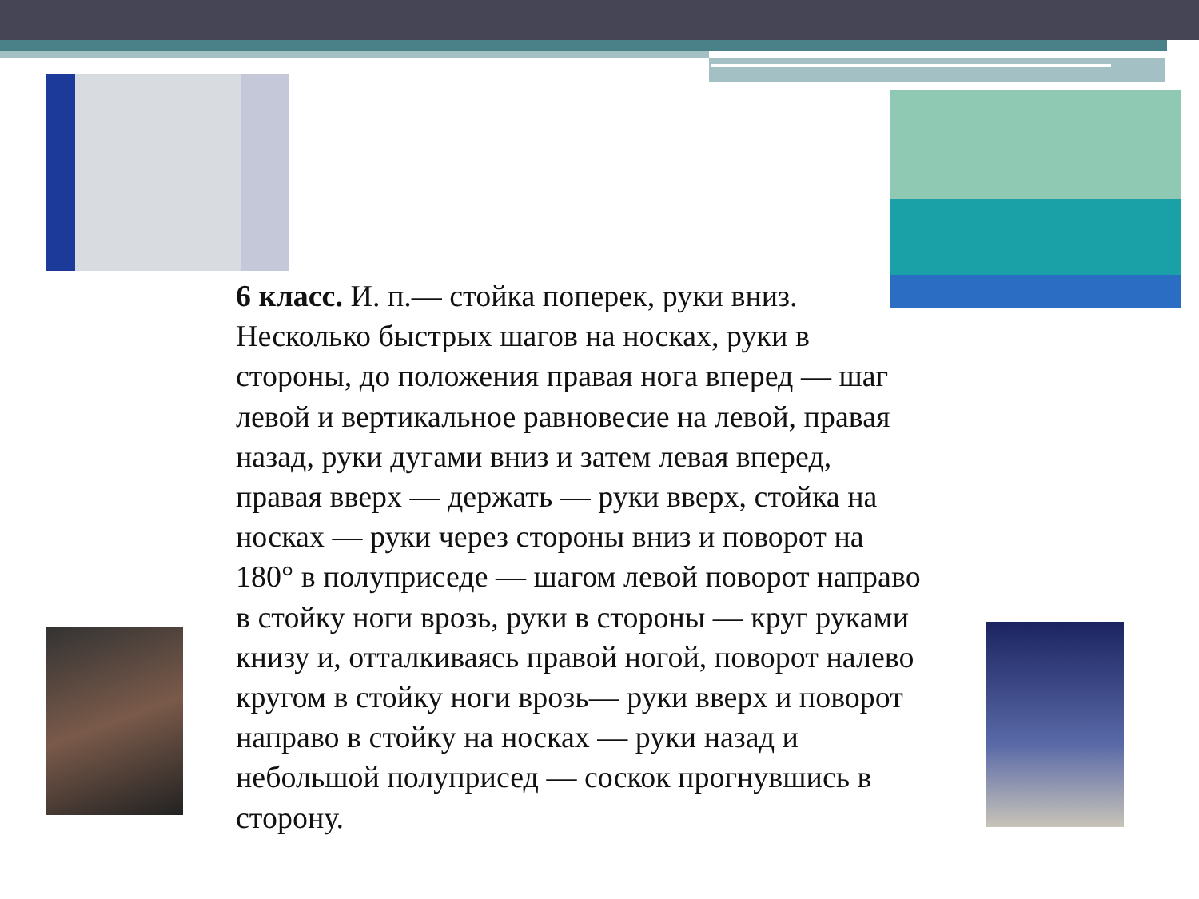6 класс. И. п.— стойка поперек, руки вниз. Несколько быстрых шагов на носках, руки в стороны, до положения правая нога вперед — шаг левой и вертикальное равновесие на левой, правая назад, руки дугами вниз и затем левая вперед, правая вверх — держать — руки вверх, стойка на носках — руки через стороны вниз и поворот на 180° в полуприседе — шагом левой поворот направо в стойку ноги врозь, руки в стороны — круг руками книзу и, отталкиваясь правой ногой, поворот налево кругом в стойку ноги врозь— руки вверх и поворот направо в стойку на носках — руки назад и небольшой полуприсед — соскок прогнувшись в сторону.